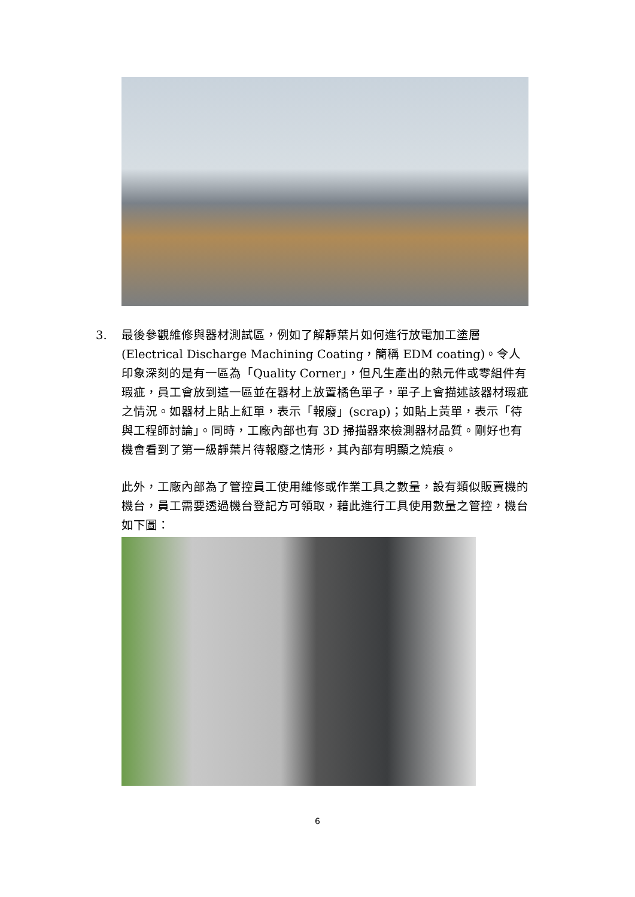3. 最後參觀維修與器材測試區，例如了解靜葉片如何進行放電加工塗層 (Electrical Discharge Machining Coating，簡稱 EDM coating)。令人印象深刻的是有一區為「Quality Corner」，但凡生產出的熱元件或零組件有瑕疵，員工會放到這一區並在器材上放置橘色單子，單子上會描述該器材瑕疵之情況。如器材上貼上紅單，表示「報廢」(scrap)；如貼上黃單，表示「待與工程師討論」。同時，工廠內部也有 3D 掃描器來檢測器材品質。剛好也有機會看到了第一級靜葉片待報廢之情形，其內部有明顯之燒痕。
此外，工廠內部為了管控員工使用維修或作業工具之數量，設有類似販賣機的機台，員工需要透過機台登記方可領取，藉此進行工具使用數量之管控，機台如下圖：
6